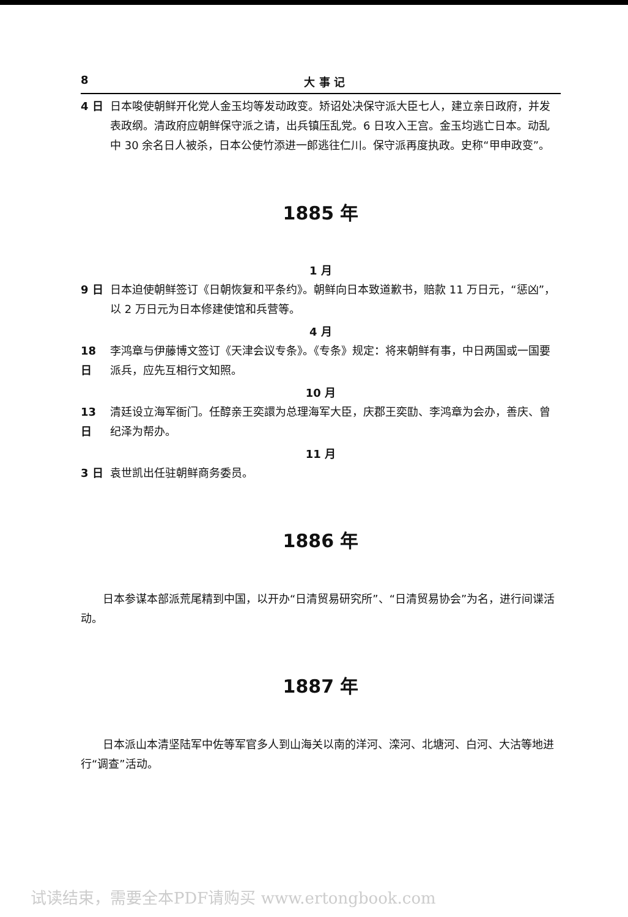8 大 事 记
4 日 日本唆使朝鲜开化党人金玉均等发动政变。矫诏处决保守派大臣七人，建立亲日政府，并发表政纲。清政府应朝鲜保守派之请，出兵镇压乱党。6 日攻入王宫。金玉均逃亡日本。动乱中 30 余名日人被杀，日本公使竹添进一郎逃往仁川。保守派再度执政。史称“甲申政变”。
1885 年
1 月
9 日 日本迫使朝鲜签订《日朝恢复和平条约》。朝鲜向日本致道歉书，赔款 11 万日元，“惩凶”，以 2 万日元为日本修建使馆和兵营等。
4 月
18 日 李鸿章与伊藤博文签订《天津会议专条》。《专条》规定：将来朝鲜有事，中日两国或一国要派兵，应先互相行文知照。
10 月
13 日 清廷设立海军衙门。任醇亲王奕譞为总理海军大臣，庆郡王奕劻、李鸿章为会办，善庆、曾纪泽为帮办。
11 月
3 日 袁世凯出任驻朝鲜商务委员。
1886 年
日本参谋本部派荒尾精到中国，以开办“日清贸易研究所”、“日清贸易协会”为名，进行间谍活动。
1887 年
日本派山本清坚陆军中佐等军官多人到山海关以南的洋河、滦河、北塘河、白河、大沽等地进行“调查”活动。
试读结束，需要全本PDF请购买 www.ertongbook.com